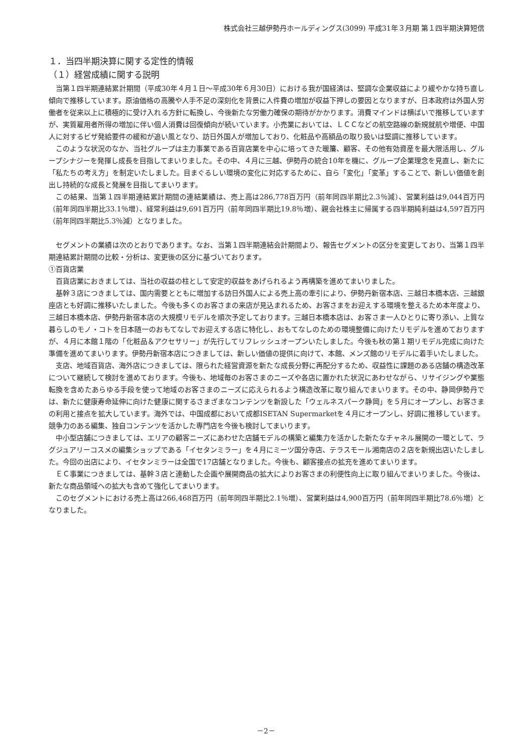株式会社三越伊勢丹ホールディングス(3099) 平成31年３月期 第１四半期決算短信
１．当四半期決算に関する定性的情報
（１）経営成績に関する説明
当第１四半期連結累計期間（平成30年４月１日～平成30年６月30日）における我が国経済は、堅調な企業収益により緩やかな持ち直し傾向で推移しています。原油価格の高騰や人手不足の深刻化を背景に人件費の増加が収益下押しの要因となりますが、日本政府は外国人労働者を従来以上に積極的に受け入れる方針に転換し、今後新たな労働力確保の期待がかかります。消費マインドは横ばいで推移していますが、実質雇用者所得の増加に伴い個人消費は回復傾向が続いています。小売業においては、ＬＣＣなどの航空路線の新規就航や増便、中国人に対するビザ発給要件の緩和が追い風となり、訪日外国人が増加しており、化粧品や高額品の取り扱いは堅調に推移しています。
このような状況のなか、当社グループは主力事業である百貨店業を中心に培ってきた暖簾、顧客、その他有効資産を最大限活用し、グループシナジーを発揮し成長を目指してまいりました。その中、４月に三越、伊勢丹の統合10年を機に、グループ企業理念を見直し、新たに「私たちの考え方」を制定いたしました。目まぐるしい環境の変化に対応するために、自ら「変化」「変革」することで、新しい価値を創出し持続的な成長と発展を目指してまいります。
この結果、当第１四半期連結累計期間の連結業績は、売上高は286,778百万円（前年同四半期比2.3％減）、営業利益は9,044百万円（前年同四半期比33.1％増）、経常利益は9,691百万円（前年同四半期比19.8％増）、親会社株主に帰属する四半期純利益は4,597百万円（前年同四半期比5.3％減）となりました。
セグメントの業績は次のとおりであります。なお、当第１四半期連結会計期間より、報告セグメントの区分を変更しており、当第１四半期連結累計期間の比較・分析は、変更後の区分に基づいております。
①百貨店業
百貨店業におきましては、当社の収益の柱として安定的収益をあげられるよう再構築を進めてまいりました。
基幹３店につきましては、国内需要とともに増加する訪日外国人による売上高の牽引により、伊勢丹新宿本店、三越日本橋本店、三越銀座店とも好調に推移いたしました。今後も多くのお客さまの来店が見込まれるため、お客さまをお迎えする環境を整えるため本年度より、三越日本橋本店、伊勢丹新宿本店の大規模リモデルを順次予定しております。三越日本橋本店は、お客さま一人ひとりに寄り添い、上質な暮らしのモノ・コトを日本随一のおもてなしでお迎えする店に特化し、おもてなしのための環境整備に向けたリモデルを進めておりますが、４月に本館１階の「化粧品＆アクセサリー」が先行してリフレッシュオープンいたしました。今後も秋の第１期リモデル完成に向けた準備を進めてまいります。伊勢丹新宿本店につきましては、新しい価値の提供に向けて、本館、メンズ館のリモデルに着手いたしました。
支店、地域百貨店、海外店につきましては、限られた経営資源を新たな成長分野に再配分するため、収益性に課題のある店舗の構造改革について継続して検討を進めております。今後も、地域毎のお客さまのニーズや各店に置かれた状況にあわせながら、リサイジングや業態転換を含めたあらゆる手段を使って地域のお客さまのニーズに応えられるよう構造改革に取り組んでまいります。その中、静岡伊勢丹では、新たに健康寿命延伸に向けた健康に関するさまざまなコンテンツを新設した「ウェルネスパーク静岡」を５月にオープンし、お客さまの利用と接点を拡大しています。海外では、中国成都において成都ISETAN Supermarketを４月にオープンし、好調に推移しています。競争力のある編集、独自コンテンツを活かした専門店を今後も検討してまいります。
中小型店舗につきましては、エリアの顧客ニーズにあわせた店舗モデルの構築と編集力を活かした新たなチャネル展開の一環として、ラグジュアリーコスメの編集ショップである「イセタンミラー」を４月にミーツ国分寺店、テラスモール湘南店の２店を新規出店いたしました。今回の出店により、イセタンミラーは全国で17店舗となりました。今後も、顧客接点の拡充を進めてまいります。
ＥＣ事業につきましては、基幹３店と連動した企画や展開商品の拡大によりお客さまの利便性向上に取り組んでまいりました。今後は、新たな商品領域への拡大も含めて強化してまいります。
このセグメントにおける売上高は266,468百万円（前年同四半期比2.1％増）、営業利益は4,900百万円（前年同四半期比78.6％増）となりました。
－2－